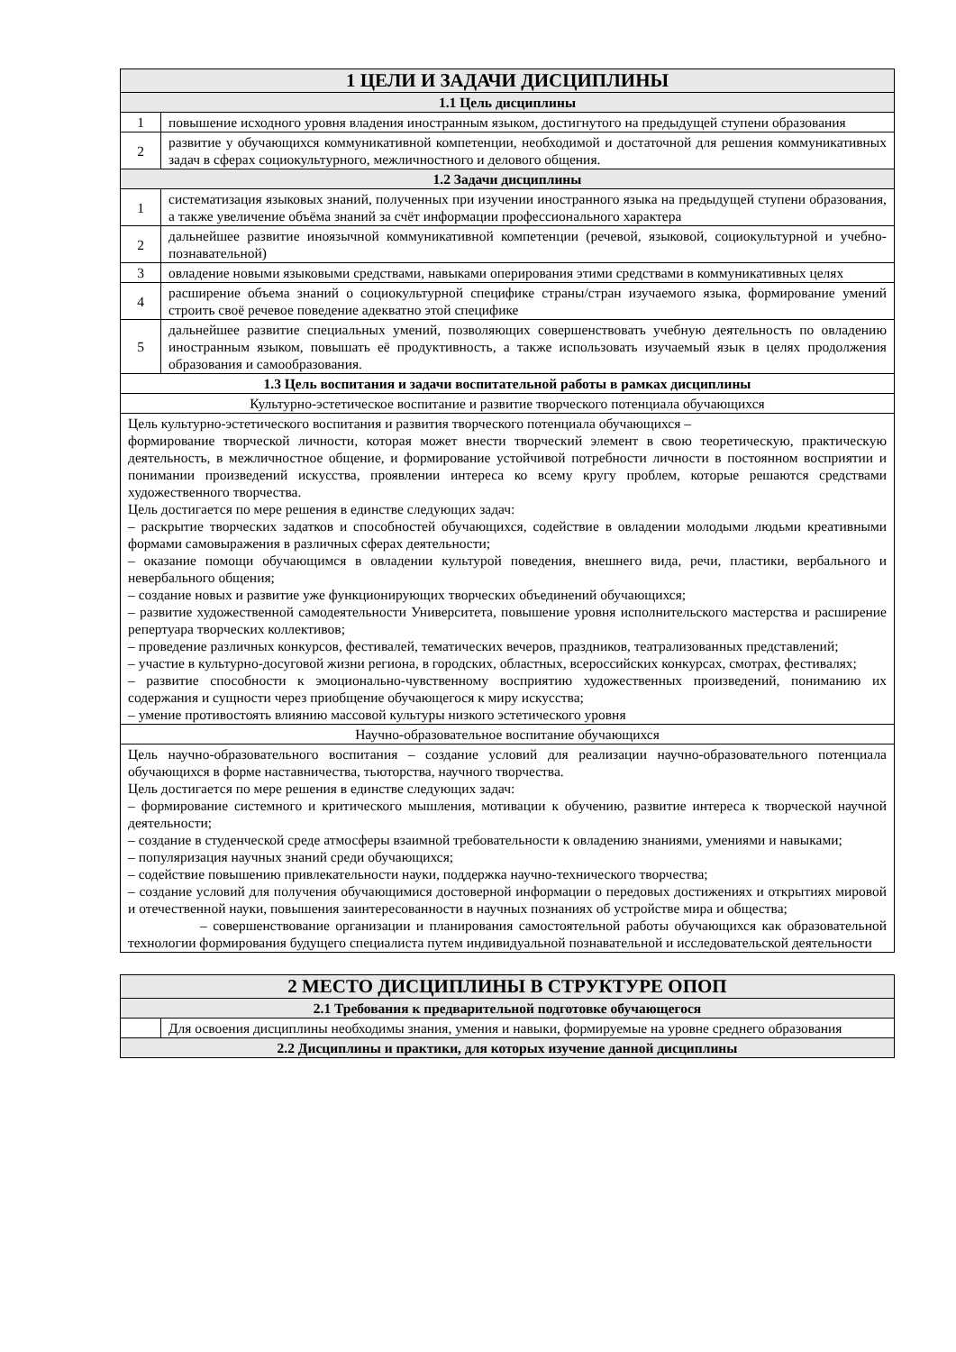| 1 ЦЕЛИ И ЗАДАЧИ ДИСЦИПЛИНЫ | |
| 1.1 Цель дисциплины | |
| 1 | повышение исходного уровня владения иностранным языком, достигнутого на предыдущей ступени образования |
| 2 | развитие у обучающихся коммуникативной компетенции, необходимой и достаточной для решения коммуникативных задач в сферах социокультурного, межличностного и делового общения. |
| 1.2 Задачи дисциплины | |
| 1 | систематизация языковых знаний, полученных при изучении иностранного языка на предыдущей ступени образования, а также увеличение объёма знаний за счёт информации профессионального характера |
| 2 | дальнейшее развитие иноязычной коммуникативной компетенции (речевой, языковой, социокультурной и учебно-познавательной) |
| 3 | овладение новыми языковыми средствами, навыками оперирования этими средствами в коммуникативных целях |
| 4 | расширение объема знаний о социокультурной специфике страны/стран изучаемого языка, формирование умений строить своё речевое поведение адекватно этой специфике |
| 5 | дальнейшее развитие специальных умений, позволяющих совершенствовать учебную деятельность по овладению иностранным языком, повышать её продуктивность, а также использовать изучаемый язык в целях продолжения образования и самообразования. |
| 1.3 Цель воспитания и задачи воспитательной работы в рамках дисциплины | |
| Культурно-эстетическое воспитание и развитие творческого потенциала обучающихся | |
| Цель культурно-эстетического воспитания и развития творческого потенциала обучающихся – формирование творческой личности, которая может внести творческий элемент в свою теоретическую, практическую деятельность, в межличностное общение, и формирование устойчивой потребности личности в постоянном восприятии и понимании произведений искусства, проявлении интереса ко всему кругу проблем, которые решаются средствами художественного творчества. Цель достигается по мере решения в единстве следующих задач: – раскрытие творческих задатков и способностей обучающихся, содействие в овладении молодыми людьми креативными формами самовыражения в различных сферах деятельности; – оказание помощи обучающимся в овладении культурой поведения, внешнего вида, речи, пластики, вербального и невербального общения; – создание новых и развитие уже функционирующих творческих объединений обучающихся; – развитие художественной самодеятельности Университета, повышение уровня исполнительского мастерства и расширение репертуара творческих коллективов; – проведение различных конкурсов, фестивалей, тематических вечеров, праздников, театрализованных представлений; – участие в культурно-досуговой жизни региона, в городских, областных, всероссийских конкурсах, смотрах, фестивалях; – развитие способности к эмоционально-чувственному восприятию художественных произведений, пониманию их содержания и сущности через приобщение обучающегося к миру искусства; – умение противостоять влиянию массовой культуры низкого эстетического уровня | |
| Научно-образовательное воспитание обучающихся | |
| Цель научно-образовательного воспитания – создание условий для реализации научно-образовательного потенциала обучающихся в форме наставничества, тьюторства, научного творчества. Цель достигается по мере решения в единстве следующих задач: – формирование системного и критического мышления, мотивации к обучению, развитие интереса к творческой научной деятельности; – создание в студенческой среде атмосферы взаимной требовательности к овладению знаниями, умениями и навыками; – популяризация научных знаний среди обучающихся; – содействие повышению привлекательности науки, поддержка научно-технического творчества; – создание условий для получения обучающимися достоверной информации о передовых достижениях и открытиях мировой и отечественной науки, повышения заинтересованности в научных познаниях об устройстве мира и общества; – совершенствование организации и планирования самостоятельной работы обучающихся как образовательной технологии формирования будущего специалиста путем индивидуальной познавательной и исследовательской деятельности | |
| 2 МЕСТО ДИСЦИПЛИНЫ В СТРУКТУРЕ ОПОП | |
| 2.1 Требования к предварительной подготовке обучающегося | |
| | Для освоения дисциплины необходимы знания, умения и навыки, формируемые на уровне среднего образования |
| 2.2 Дисциплины и практики, для которых изучение данной дисциплины | |